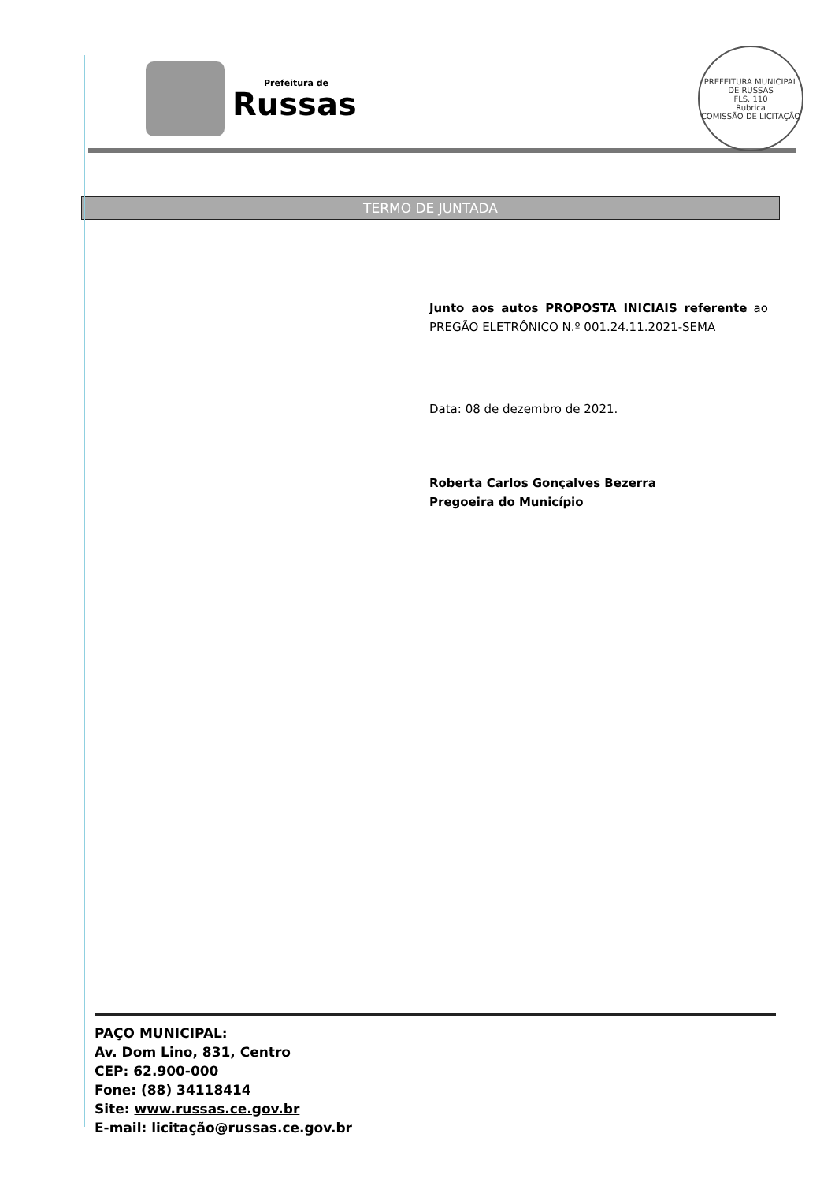Prefeitura de
Russas
PREFEITURA MUNICIPAL DE RUSSAS
FLS. 110
Rubrica
COMISSÃO DE LICITAÇÃO
TERMO DE JUNTADA
Junto aos autos PROPOSTA INICIAIS referente ao PREGÃO ELETRÔNICO N.º 001.24.11.2021-SEMA
Data: 08 de dezembro de 2021.
Roberta Carlos Gonçalves Bezerra
Pregoeira do Município
PAÇO MUNICIPAL:
Av. Dom Lino, 831, Centro
CEP: 62.900-000
Fone: (88) 34118414
Site: www.russas.ce.gov.br
E-mail: licitação@russas.ce.gov.br